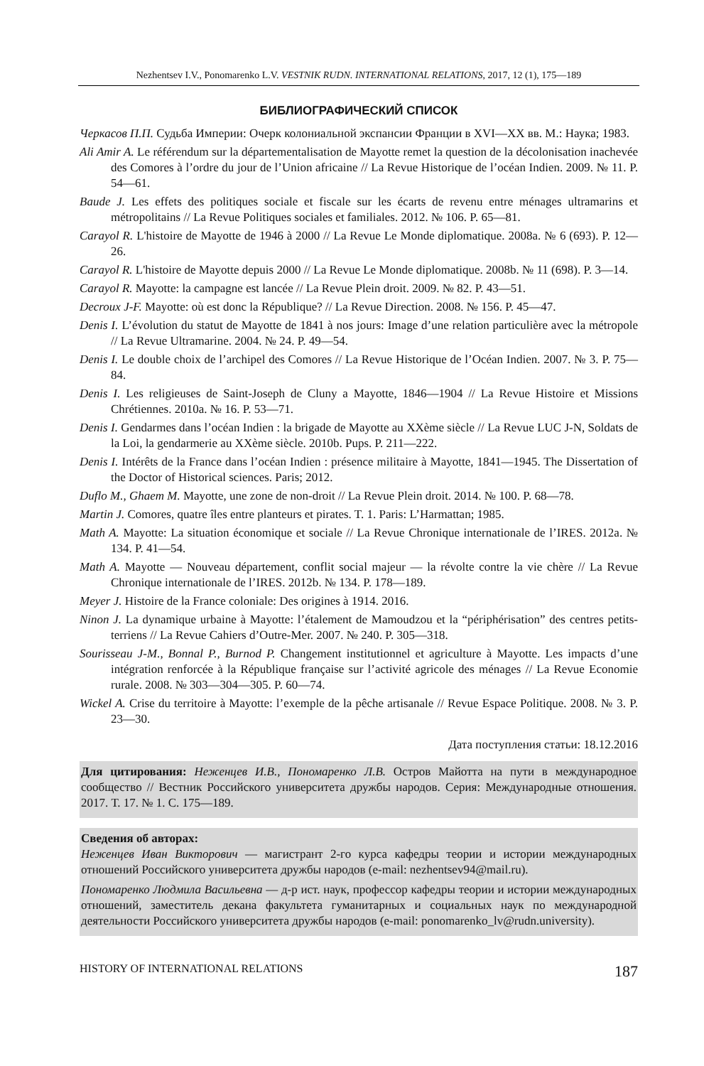Nezhentsev I.V., Ponomarenko L.V. VESTNIK RUDN. INTERNATIONAL RELATIONS, 2017, 12 (1), 175—189
БИБЛИОГРАФИЧЕСКИЙ СПИСОК
Черкасов П.П. Судьба Империи: Очерк колониальной экспансии Франции в XVI—XX вв. М.: Наука; 1983.
Ali Amir A. Le référendum sur la départementalisation de Mayotte remet la question de la décolonisation inachevée des Comores à l’ordre du jour de l’Union africaine // La Revue Historique de l’océan Indien. 2009. № 11. P. 54—61.
Baude J. Les effets des politiques sociale et fiscale sur les écarts de revenu entre ménages ultramarins et métropolitains // La Revue Politiques sociales et familiales. 2012. № 106. P. 65—81.
Carayol R. L'histoire de Mayotte de 1946 à 2000 // La Revue Le Monde diplomatique. 2008a. № 6 (693). P. 12—26.
Carayol R. L'histoire de Mayotte depuis 2000 // La Revue Le Monde diplomatique. 2008b. № 11 (698). P. 3—14.
Carayol R. Mayotte: la campagne est lancée // La Revue Plein droit. 2009. № 82. P. 43—51.
Decroux J-F. Mayotte: où est donc la République? // La Revue Direction. 2008. № 156. P. 45—47.
Denis I. L’évolution du statut de Mayotte de 1841 à nos jours: Image d’une relation particulière avec la métropole // La Revue Ultramarine. 2004. № 24. P. 49—54.
Denis I. Le double choix de l’archipel des Comores // La Revue Historique de l’Océan Indien. 2007. № 3. P. 75—84.
Denis I. Les religieuses de Saint-Joseph de Cluny a Mayotte, 1846—1904 // La Revue Histoire et Missions Chrétiennes. 2010a. № 16. P. 53—71.
Denis I. Gendarmes dans l’océan Indien : la brigade de Mayotte au XXème siècle // La Revue LUC J-N, Soldats de la Loi, la gendarmerie au XXème siècle. 2010b. Pups. P. 211—222.
Denis I. Intérêts de la France dans l’océan Indien : présence militaire à Mayotte, 1841—1945. The Dissertation of the Doctor of Historical sciences. Paris; 2012.
Duflo M., Ghaem M. Mayotte, une zone de non-droit // La Revue Plein droit. 2014. № 100. P. 68—78.
Martin J. Comores, quatre îles entre planteurs et pirates. T. 1. Paris: L’Harmattan; 1985.
Math A. Mayotte: La situation économique et sociale // La Revue Chronique internationale de l’IRES. 2012a. № 134. P. 41—54.
Math A. Mayotte — Nouveau département, conflit social majeur — la révolte contre la vie chère // La Revue Chronique internationale de l’IRES. 2012b. № 134. P. 178—189.
Meyer J. Histoire de la France coloniale: Des origines à 1914. 2016.
Ninon J. La dynamique urbaine à Mayotte: l’étalement de Mamoudzou et la “périphérisation” des centres petits-terriens // La Revue Cahiers d’Outre-Mer. 2007. № 240. P. 305—318.
Sourisseau J-M., Bonnal P., Burnod P. Changement institutionnel et agriculture à Mayotte. Les impacts d’une intégration renforcée à la République française sur l’activité agricole des ménages // La Revue Economie rurale. 2008. № 303—304—305. P. 60—74.
Wickel A. Crise du territoire à Mayotte: l’exemple de la pêche artisanale // Revue Espace Politique. 2008. № 3. P. 23—30.
Дата поступления статьи: 18.12.2016
Для цитирования: Неженцев И.В., Пономаренко Л.В. Остров Майотта на пути в международное сообщество // Вестник Российского университета дружбы народов. Серия: Международные отношения. 2017. Т. 17. № 1. С. 175—189.
Сведения об авторах:
Неженцев Иван Викторович — магистрант 2-го курса кафедры теории и истории международных отношений Российского университета дружбы народов (e-mail: nezhentsev94@mail.ru).
Пономаренко Людмила Васильевна — д-р ист. наук, профессор кафедры теории и истории международных отношений, заместитель декана факультета гуманитарных и социальных наук по международной деятельности Российского университета дружбы народов (e-mail: ponomarenko_lv@rudn.university).
HISTORY OF INTERNATIONAL RELATIONS 187